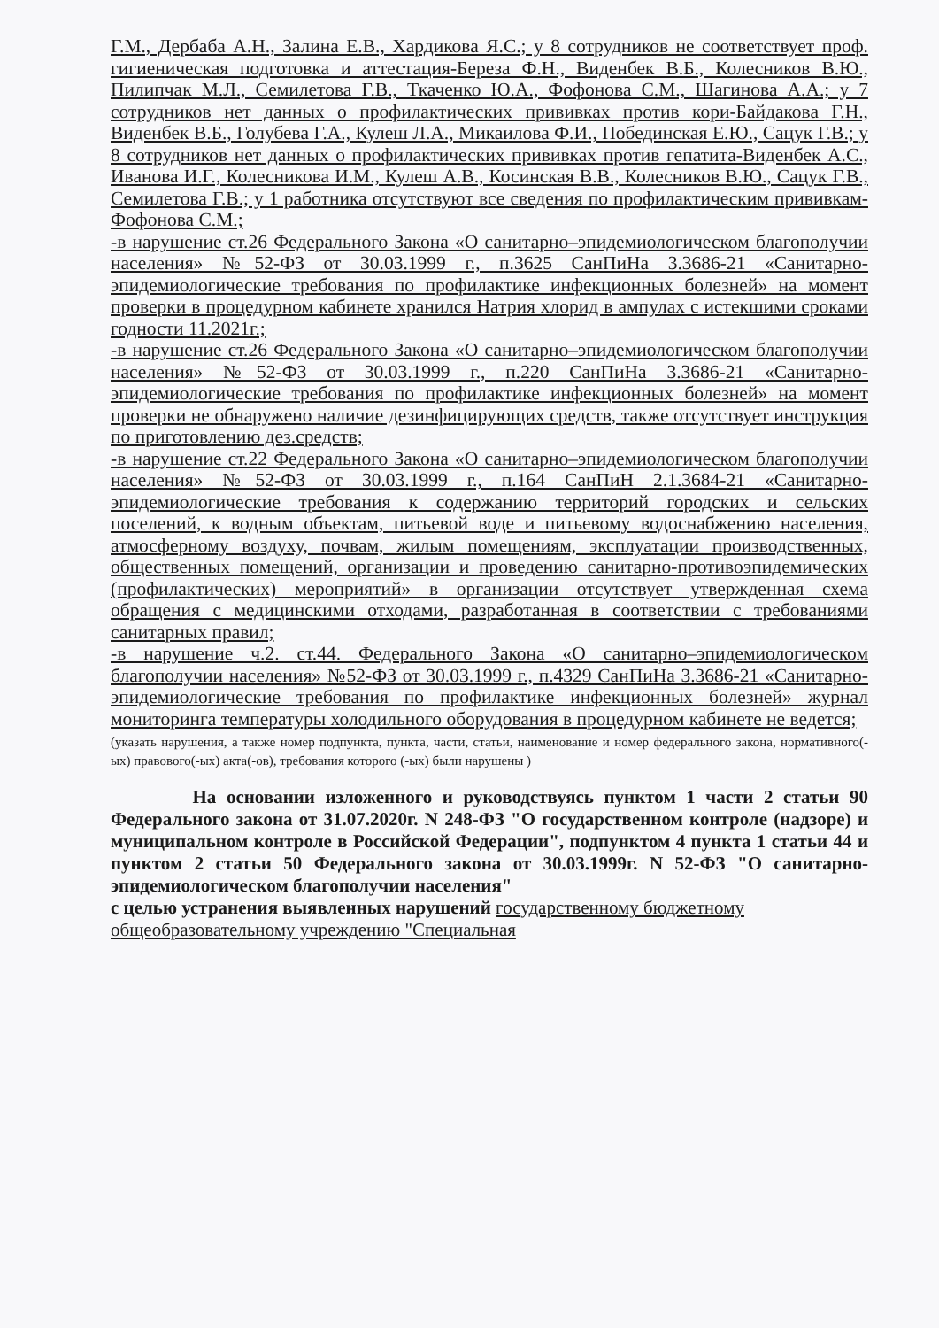Г.М., Дербаба А.Н., Залина Е.В., Хардикова Я.С.; у 8 сотрудников не соответствует проф. гигиеническая подготовка и аттестация-Береза Ф.Н., Виденбек В.Б., Колесников В.Ю., Пилипчак М.Л., Семилетова Г.В., Ткаченко Ю.А., Фофонова С.М., Шагинова А.А.; у 7 сотрудников нет данных о профилактических прививках против кори-Байдакова Г.Н., Виденбек В.Б., Голубева Г.А., Кулеш Л.А., Микаилова Ф.И., Побединская Е.Ю., Сацук Г.В.; у 8 сотрудников нет данных о профилактических прививках против гепатита-Виденбек А.С., Иванова И.Г., Колесникова И.М., Кулеш А.В., Косинская В.В., Колесников В.Ю., Сацук Г.В., Семилетова Г.В.; у 1 работника отсутствуют все сведения по профилактическим прививкам- Фофонова С.М.;
-в нарушение ст.26 Федерального Закона «О санитарно–эпидемиологическом благополучии населения» №52-ФЗ от 30.03.1999 г., п.3625 СанПиНа 3.3686-21 «Санитарно- эпидемиологические требования по профилактике инфекционных болезней» на момент проверки в процедурном кабинете хранился Натрия хлорид в ампулах с истекшими сроками годности 11.2021г.;
-в нарушение ст.26 Федерального Закона «О санитарно–эпидемиологическом благополучии населения» №52-ФЗ от 30.03.1999 г., п.220 СанПиНа 3.3686-21 «Санитарно- эпидемиологические требования по профилактике инфекционных болезней» на момент проверки не обнаружено наличие дезинфицирующих средств, также отсутствует инструкция по приготовлению дез.средств;
-в нарушение ст.22 Федерального Закона «О санитарно–эпидемиологическом благополучии населения» №52-ФЗ от 30.03.1999 г., п.164 СанПиН 2.1.3684-21 «Санитарно- эпидемиологические требования к содержанию территорий городских и сельских поселений, к водным объектам, питьевой воде и питьевому водоснабжению населения, атмосферному воздуху, почвам, жилым помещениям, эксплуатации производственных, общественных помещений, организации и проведению санитарно-противоэпидемических (профилактических) мероприятий» в организации отсутствует утвержденная схема обращения с медицинскими отходами, разработанная в соответствии с требованиями санитарных правил;
-в нарушение ч.2. ст.44. Федерального Закона «О санитарно–эпидемиологическом благополучии населения» №52-ФЗ от 30.03.1999 г., п.4329 СанПиНа 3.3686-21 «Санитарно- эпидемиологические требования по профилактике инфекционных болезней» журнал мониторинга температуры холодильного оборудования в процедурном кабинете не ведется;
(указать нарушения, а также номер подпункта, пункта, части, статьи, наименование и номер федерального закона, нормативного(-ых) правового(-ых) акта(-ов), требования которого (-ых) были нарушены )
На основании изложенного и руководствуясь пунктом 1 части 2 статьи 90 Федерального закона от 31.07.2020г. N 248-ФЗ "О государственном контроле (надзоре) и муниципальном контроле в Российской Федерации", подпунктом 4 пункта 1 статьи 44 и пунктом 2 статьи 50 Федерального закона от 30.03.1999г. N 52-ФЗ "О санитарно-эпидемиологическом благополучии населения"
с целью устранения выявленных нарушений государственному бюджетному общеобразовательному учреждению "Специальная